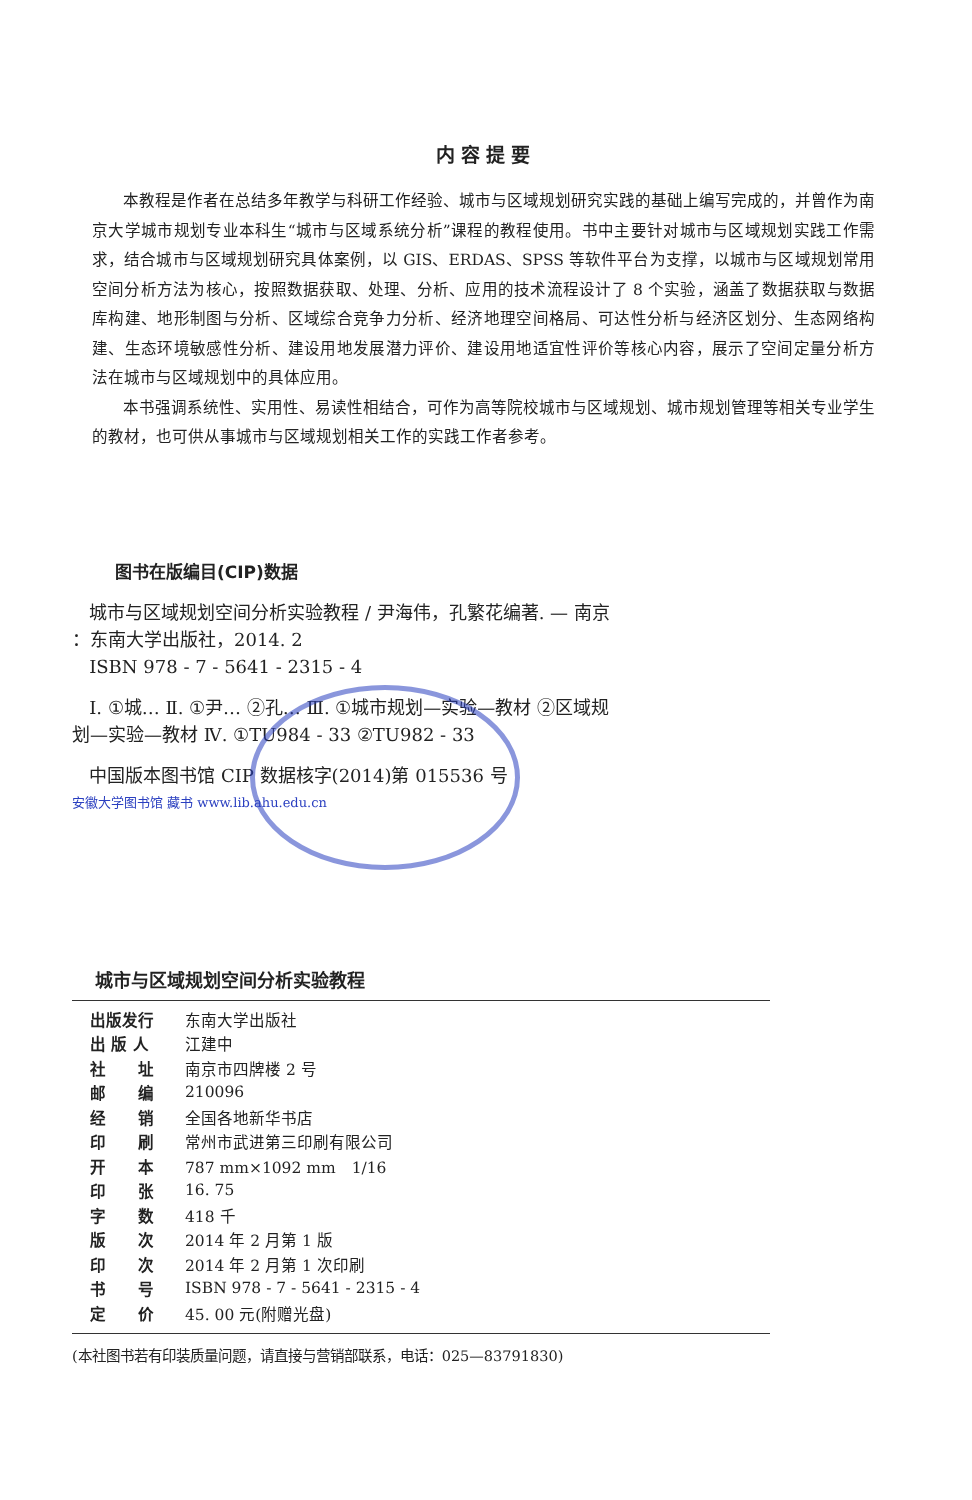内容提要
本教程是作者在总结多年教学与科研工作经验、城市与区域规划研究实践的基础上编写完成的，并曾作为南京大学城市规划专业本科生“城市与区域系统分析”课程的教程使用。书中主要针对城市与区域规划实践工作需求，结合城市与区域规划研究具体案例，以 GIS、ERDAS、SPSS 等软件平台为支撑，以城市与区域规划常用空间分析方法为核心，按照数据获取、处理、分析、应用的技术流程设计了 8 个实验，涵盖了数据获取与数据库构建、地形制图与分析、区域综合竞争力分析、经济地理空间格局、可达性分析与经济区划分、生态网络构建、生态环境敏感性分析、建设用地发展潜力评价、建设用地适宜性评价等核心内容，展示了空间定量分析方法在城市与区域规划中的具体应用。
本书强调系统性、实用性、易读性相结合，可作为高等院校城市与区域规划、城市规划管理等相关专业学生的教材，也可供从事城市与区域规划相关工作的实践工作者参考。
图书在版编目(CIP)数据
城市与区域规划空间分析实验教程 / 尹海伟，孔繁花编著. — 南京 ：东南大学出版社，2014. 2
ISBN 978 - 7 - 5641 - 2315 - 4
Ⅰ. ①城… Ⅱ. ①尹… ②孔… Ⅲ. ①城市规划—实验—教材 ②区域规划—实验—教材 Ⅳ. ①TU984 - 33 ②TU982 - 33
中国版本图书馆 CIP 数据核字(2014)第 015536 号
安徽大学图书馆 藏书 www.lib.ahu.edu.cn
城市与区域规划空间分析实验教程
| 出版发行 | 东南大学出版社 |
| 出 版 人 | 江建中 |
| 社 址 | 南京市四牌楼 2 号 |
| 邮 编 | 210096 |
| 经 销 | 全国各地新华书店 |
| 印 刷 | 常州市武进第三印刷有限公司 |
| 开 本 | 787 mm×1092 mm 1/16 |
| 印 张 | 16. 75 |
| 字 数 | 418 千 |
| 版 次 | 2014 年 2 月第 1 版 |
| 印 次 | 2014 年 2 月第 1 次印刷 |
| 书 号 | ISBN 978 - 7 - 5641 - 2315 - 4 |
| 定 价 | 45. 00 元(附赠光盘) |
(本社图书若有印装质量问题，请直接与营销部联系，电话：025—83791830)